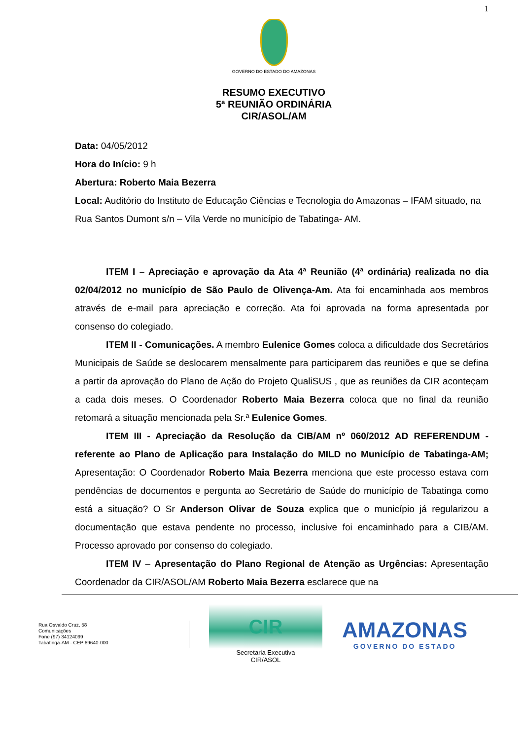1
GOVERNO DO ESTADO DO AMAZONAS
RESUMO EXECUTIVO
5ª REUNIÃO ORDINÁRIA
CIR/ASOL/AM
Data: 04/05/2012
Hora do Início: 9 h
Abertura: Roberto Maia Bezerra
Local: Auditório do Instituto de Educação Ciências e Tecnologia do Amazonas – IFAM situado, na Rua Santos Dumont s/n – Vila Verde no município de Tabatinga- AM.
ITEM I – Apreciação e aprovação da Ata 4ª Reunião (4ª ordinária) realizada no dia 02/04/2012 no município de São Paulo de Olivença-Am. Ata foi encaminhada aos membros através de e-mail para apreciação e correção. Ata foi aprovada na forma apresentada por consenso do colegiado.
ITEM II - Comunicações. A membro Eulenice Gomes coloca a dificuldade dos Secretários Municipais de Saúde se deslocarem mensalmente para participarem das reuniões e que se defina a partir da aprovação do Plano de Ação do Projeto QualiSUS , que as reuniões da CIR aconteçam a cada dois meses. O Coordenador Roberto Maia Bezerra coloca que no final da reunião retomará a situação mencionada pela Sr.ª Eulenice Gomes.
ITEM III - Apreciação da Resolução da CIB/AM nº 060/2012 AD REFERENDUM - referente ao Plano de Aplicação para Instalação do MILD no Município de Tabatinga-AM; Apresentação: O Coordenador Roberto Maia Bezerra menciona que este processo estava com pendências de documentos e pergunta ao Secretário de Saúde do município de Tabatinga como está a situação? O Sr Anderson Olivar de Souza explica que o município já regularizou a documentação que estava pendente no processo, inclusive foi encaminhado para a CIB/AM. Processo aprovado por consenso do colegiado.
ITEM IV – Apresentação do Plano Regional de Atenção as Urgências: Apresentação Coordenador da CIR/ASOL/AM Roberto Maia Bezerra esclarece que na
Rua Osvaldo Cruz, 58
Comunicações
Fone (97) 34124099
Tabatinga-AM - CEP 69640-000
CIR
Secretaria Executiva
CIR/ASOL
AMAZONAS
GOVERNO DO ESTADO